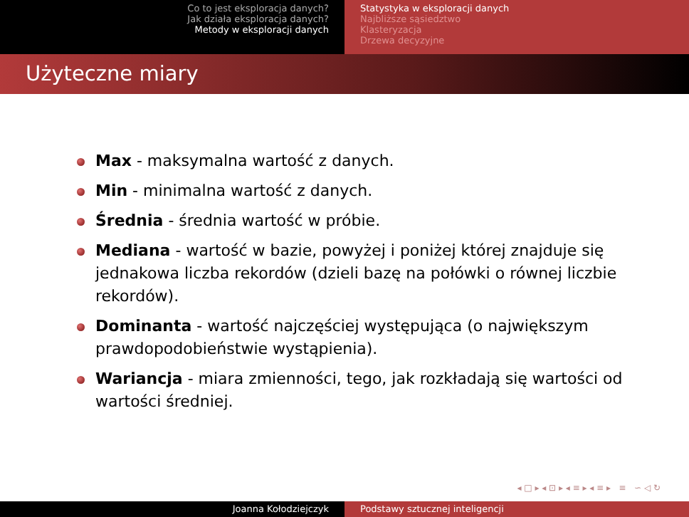Co to jest eksploracja danych?
Jak działa eksploracja danych?
Metody w eksploracji danych
Statystyka w eksploracji danych
Najbliższe sąsiedztwo
Klasteryzacja
Drzewa decyzyjne
Użyteczne miary
Max - maksymalna wartość z danych.
Min - minimalna wartość z danych.
Średnia - średnia wartość w próbie.
Mediana - wartość w bazie, powyżej i poniżej której znajduje się jednakowa liczba rekordów (dzieli bazę na połówki o równej liczbie rekordów).
Dominanta - wartość najczęściej występująca (o największym prawdopodobieństwie wystąpienia).
Wariancja - miara zmienności, tego, jak rozkładają się wartości od wartości średniej.
◂ □ ▸ ◂ ⊡ ▸ ◂ ≡ ▸ ◂ ≡ ▸ ≡ ∽ ◁ ↻
Joanna Kołodziejczyk Podstawy sztucznej inteligencji